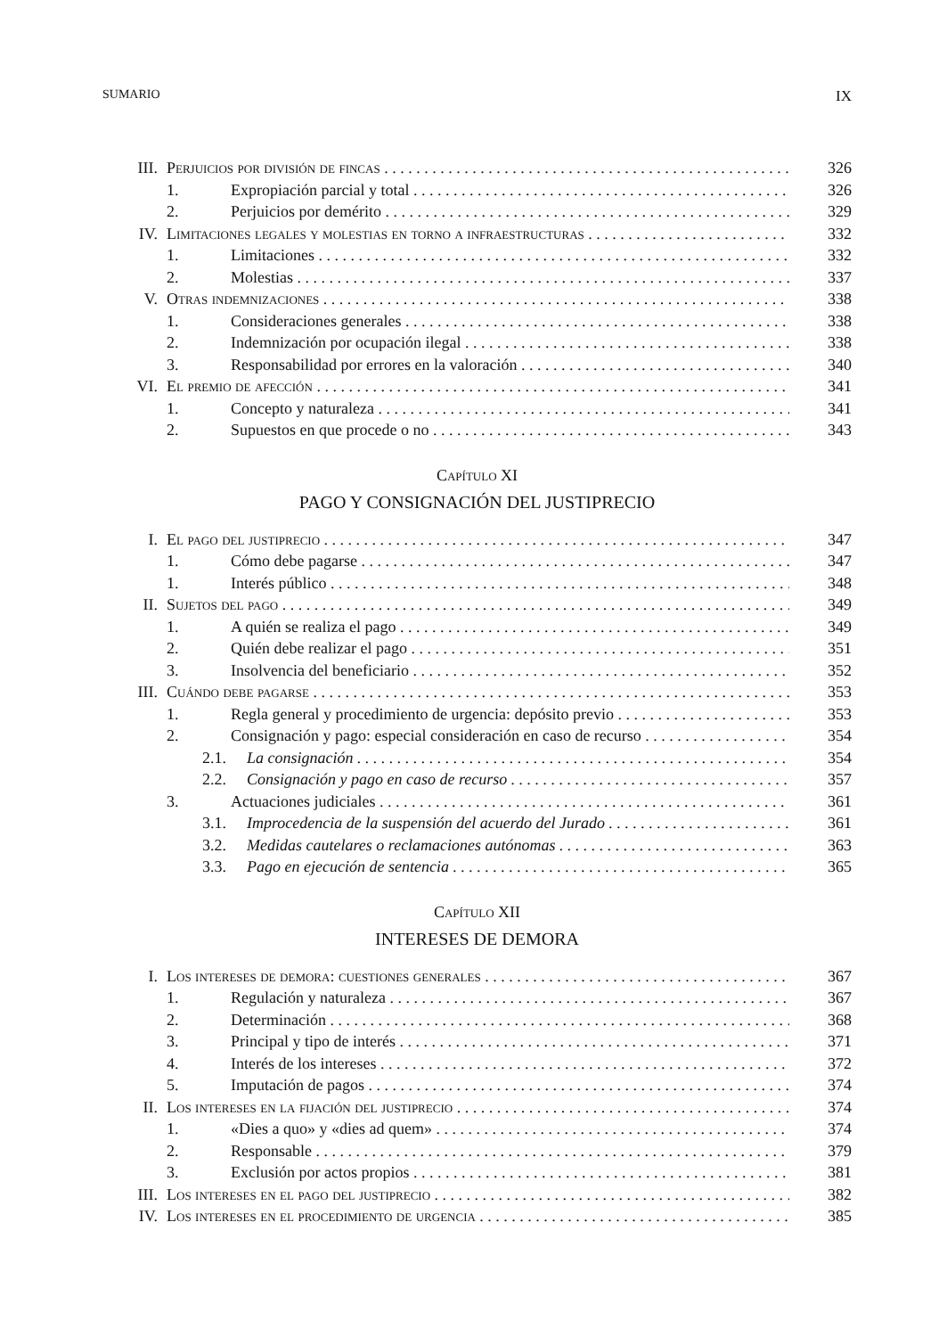SUMARIO IX
III. Perjuicios por división de fincas 326
1. Expropiación parcial y total 326
2. Perjuicios por demérito 329
IV. Limitaciones legales y molestias en torno a infraestructuras 332
1. Limitaciones 332
2. Molestias 337
V. Otras indemnizaciones 338
1. Consideraciones generales 338
2. Indemnización por ocupación ilegal 338
3. Responsabilidad por errores en la valoración 340
VI. El premio de afección 341
1. Concepto y naturaleza 341
2. Supuestos en que procede o no 343
Capítulo XI
PAGO Y CONSIGNACIÓN DEL JUSTIPRECIO
I. El pago del justiprecio 347
1. Cómo debe pagarse 347
1. Interés público 348
II. Sujetos del pago 349
1. A quién se realiza el pago 349
2. Quién debe realizar el pago 351
3. Insolvencia del beneficiario 352
III. Cuándo debe pagarse 353
1. Regla general y procedimiento de urgencia: depósito previo 353
2. Consignación y pago: especial consideración en caso de recurso 354
2.1. La consignación 354
2.2. Consignación y pago en caso de recurso 357
3. Actuaciones judiciales 361
3.1. Improcedencia de la suspensión del acuerdo del Jurado 361
3.2. Medidas cautelares o reclamaciones autónomas 363
3.3. Pago en ejecución de sentencia 365
Capítulo XII
INTERESES DE DEMORA
I. Los intereses de demora: cuestiones generales 367
1. Regulación y naturaleza 367
2. Determinación 368
3. Principal y tipo de interés 371
4. Interés de los intereses 372
5. Imputación de pagos 374
II. Los intereses en la fijación del justiprecio 374
1. «Dies a quo» y «dies ad quem» 374
2. Responsable 379
3. Exclusión por actos propios 381
III. Los intereses en el pago del justiprecio 382
IV. Los intereses en el procedimiento de urgencia 385